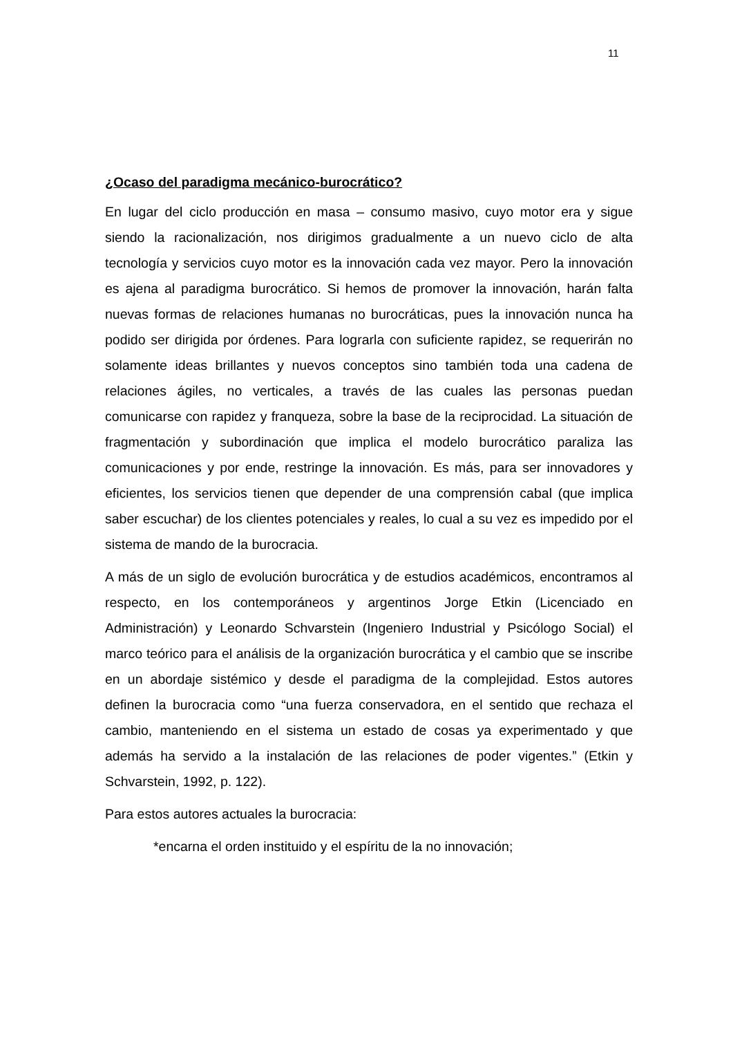11
¿Ocaso del paradigma mecánico-burocrático?
En lugar del ciclo producción en masa – consumo masivo, cuyo motor era y sigue siendo la racionalización, nos dirigimos gradualmente a un nuevo ciclo de alta tecnología y servicios cuyo motor es la innovación cada vez mayor. Pero la innovación es ajena al paradigma burocrático. Si hemos de promover la innovación, harán falta nuevas formas de relaciones humanas no burocráticas, pues la innovación nunca ha podido ser dirigida por órdenes. Para lograrla con suficiente rapidez, se requerirán no solamente ideas brillantes y nuevos conceptos sino también toda una cadena de relaciones ágiles, no verticales, a través de las cuales las personas puedan comunicarse con rapidez y franqueza, sobre la base de la reciprocidad. La situación de fragmentación y subordinación que implica el modelo burocrático paraliza las comunicaciones y por ende, restringe la innovación. Es más, para ser innovadores y eficientes, los servicios tienen que depender de una comprensión cabal (que implica saber escuchar) de los clientes potenciales y reales, lo cual a su vez es impedido por el sistema de mando de la burocracia.
A más de un siglo de evolución burocrática y de estudios académicos, encontramos al respecto, en los contemporáneos y argentinos Jorge Etkin (Licenciado en Administración) y Leonardo Schvarstein (Ingeniero Industrial y Psicólogo Social) el marco teórico para el análisis de la organización burocrática y el cambio que se inscribe en un abordaje sistémico y desde el paradigma de la complejidad. Estos autores definen la burocracia como “una fuerza conservadora, en el sentido que rechaza el cambio, manteniendo en el sistema un estado de cosas ya experimentado y que además ha servido a la instalación de las relaciones de poder vigentes.” (Etkin y Schvarstein, 1992, p. 122).
Para estos autores actuales la burocracia:
*encarna el orden instituido y el espíritu de la no innovación;